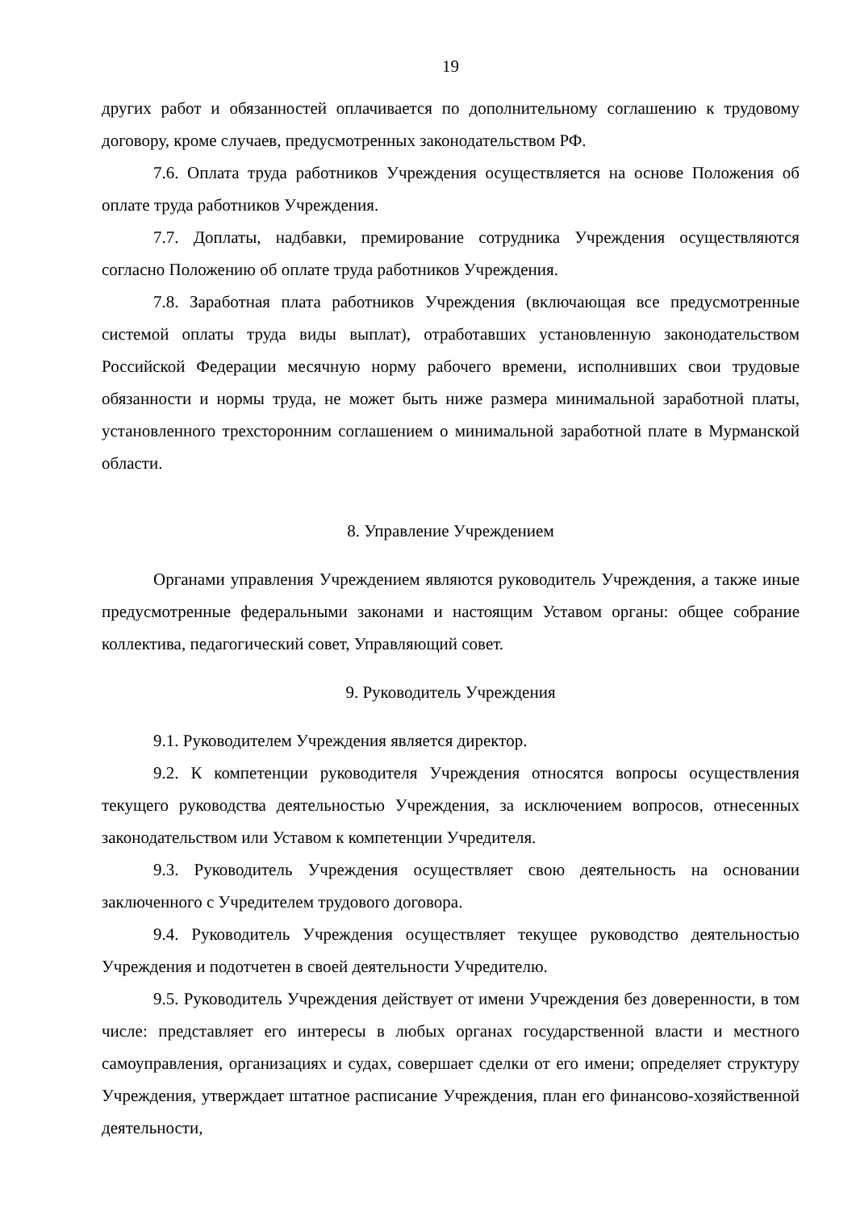19
других работ и обязанностей оплачивается по дополнительному соглашению к трудовому договору, кроме случаев, предусмотренных законодательством РФ.
7.6. Оплата труда работников Учреждения осуществляется на основе Положения об оплате труда работников Учреждения.
7.7. Доплаты, надбавки, премирование сотрудника Учреждения осуществляются согласно Положению об оплате труда работников Учреждения.
7.8. Заработная плата работников Учреждения (включающая все предусмотренные системой оплаты труда виды выплат), отработавших установленную законодательством Российской Федерации месячную норму рабочего времени, исполнивших свои трудовые обязанности и нормы труда, не может быть ниже размера минимальной заработной платы, установленного трехсторонним соглашением о минимальной заработной плате в Мурманской области.
8. Управление Учреждением
Органами управления Учреждением являются руководитель Учреждения, а также иные предусмотренные федеральными законами и настоящим Уставом органы: общее собрание коллектива, педагогический совет, Управляющий совет.
9. Руководитель Учреждения
9.1. Руководителем Учреждения является директор.
9.2. К компетенции руководителя Учреждения относятся вопросы осуществления текущего руководства деятельностью Учреждения, за исключением вопросов, отнесенных законодательством или Уставом к компетенции Учредителя.
9.3. Руководитель Учреждения осуществляет свою деятельность на основании заключенного с Учредителем трудового договора.
9.4. Руководитель Учреждения осуществляет текущее руководство деятельностью Учреждения и подотчетен в своей деятельности Учредителю.
9.5. Руководитель Учреждения действует от имени Учреждения без доверенности, в том числе: представляет его интересы в любых органах государственной власти и местного самоуправления, организациях и судах, совершает сделки от его имени; определяет структуру Учреждения, утверждает штатное расписание Учреждения, план его финансово-хозяйственной деятельности,